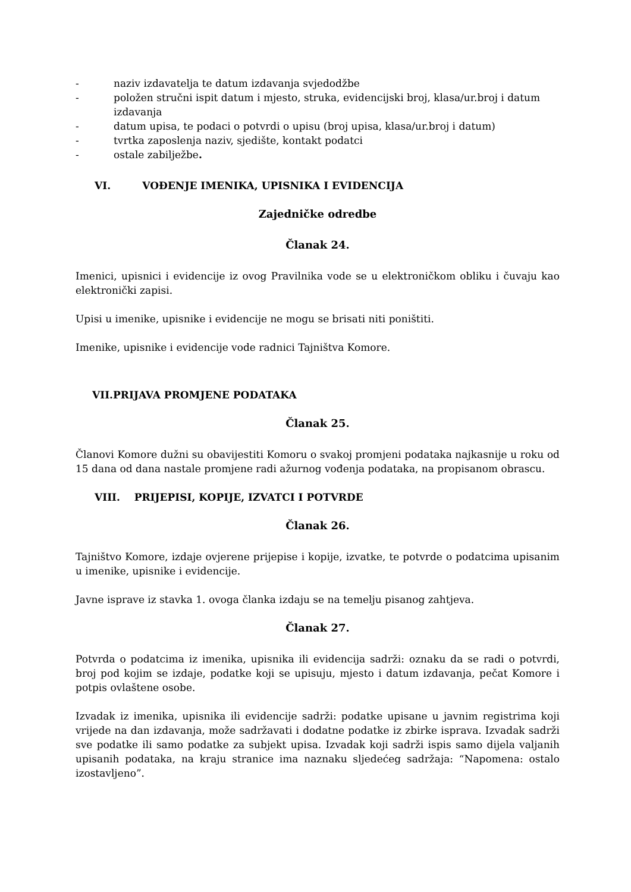- naziv izdavatelja te datum izdavanja svjedodžbe
- položen stručni ispit datum i mjesto, struka, evidencijski broj, klasa/ur.broj i datum izdavanja
- datum upisa, te podaci o potvrdi o upisu (broj upisa, klasa/ur.broj i datum)
- tvrtka zaposlenja naziv, sjedište, kontakt podatci
- ostale zabilježbe.
VI. VOĐENJE IMENIKA, UPISNIKA I EVIDENCIJA
Zajedničke odredbe
Članak 24.
Imenici, upisnici i evidencije iz ovog Pravilnika vode se u elektroničkom obliku i čuvaju kao elektronički zapisi.
Upisi u imenike, upisnike i evidencije ne mogu se brisati niti poništiti.
Imenike, upisnike i evidencije vode radnici Tajništva Komore.
VII.PRIJAVA PROMJENE PODATAKA
Članak 25.
Članovi Komore dužni su obavijestiti Komoru o svakoj promjeni podataka najkasnije u roku od 15 dana od dana nastale promjene radi ažurnog vođenja podataka, na propisanom obrascu.
VIII. PRIJEPISI, KOPIJE, IZVATCI I POTVRDE
Članak 26.
Tajništvo Komore, izdaje ovjerene prijepise i kopije, izvatke, te potvrde o podatcima upisanim u imenike, upisnike i evidencije.
Javne isprave iz stavka 1. ovoga članka izdaju se na temelju pisanog zahtjeva.
Članak 27.
Potvrda o podatcima iz imenika, upisnika ili evidencija sadrži: oznaku da se radi o potvrdi, broj pod kojim se izdaje, podatke koji se upisuju, mjesto i datum izdavanja, pečat Komore i potpis ovlaštene osobe.
Izvadak iz imenika, upisnika ili evidencije sadrži: podatke upisane u javnim registrima koji vrijede na dan izdavanja, može sadržavati i dodatne podatke iz zbirke isprava. Izvadak sadrži sve podatke ili samo podatke za subjekt upisa. Izvadak koji sadrži ispis samo dijela valjanih upisanih podataka, na kraju stranice ima naznaku sljedećeg sadržaja: “Napomena: ostalo izostavljeno”.